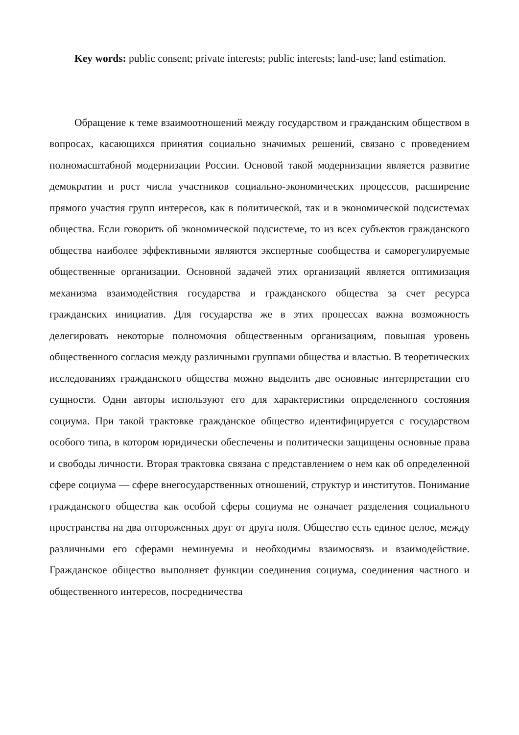Key words: public consent; private interests; public interests; land-use; land estimation.
Обращение к теме взаимоотношений между государством и гражданским обществом в вопросах, касающихся принятия социально значимых решений, связано с проведением полномасштабной модернизации России. Основой такой модернизации является развитие демократии и рост числа участников социально-экономических процессов, расширение прямого участия групп интересов, как в политической, так и в экономической подсистемах общества. Если говорить об экономической подсистеме, то из всех субъектов гражданского общества наиболее эффективными являются экспертные сообщества и саморегулируемые общественные организации. Основной задачей этих организаций является оптимизация механизма взаимодействия государства и гражданского общества за счет ресурса гражданских инициатив. Для государства же в этих процессах важна возможность делегировать некоторые полномочия общественным организациям, повышая уровень общественного согласия между различными группами общества и властью. В теоретических исследованиях гражданского общества можно выделить две основные интерпретации его сущности. Одни авторы используют его для характеристики определенного состояния социума. При такой трактовке гражданское общество идентифицируется с государством особого типа, в котором юридически обеспечены и политически защищены основные права и свободы личности. Вторая трактовка связана с представлением о нем как об определенной сфере социума — сфере внегосударственных отношений, структур и институтов. Понимание гражданского общества как особой сферы социума не означает разделения социального пространства на два отгороженных друг от друга поля. Общество есть единое целое, между различными его сферами неминуемы и необходимы взаимосвязь и взаимодействие. Гражданское общество выполняет функции соединения социума, соединения частного и общественного интересов, посредничества